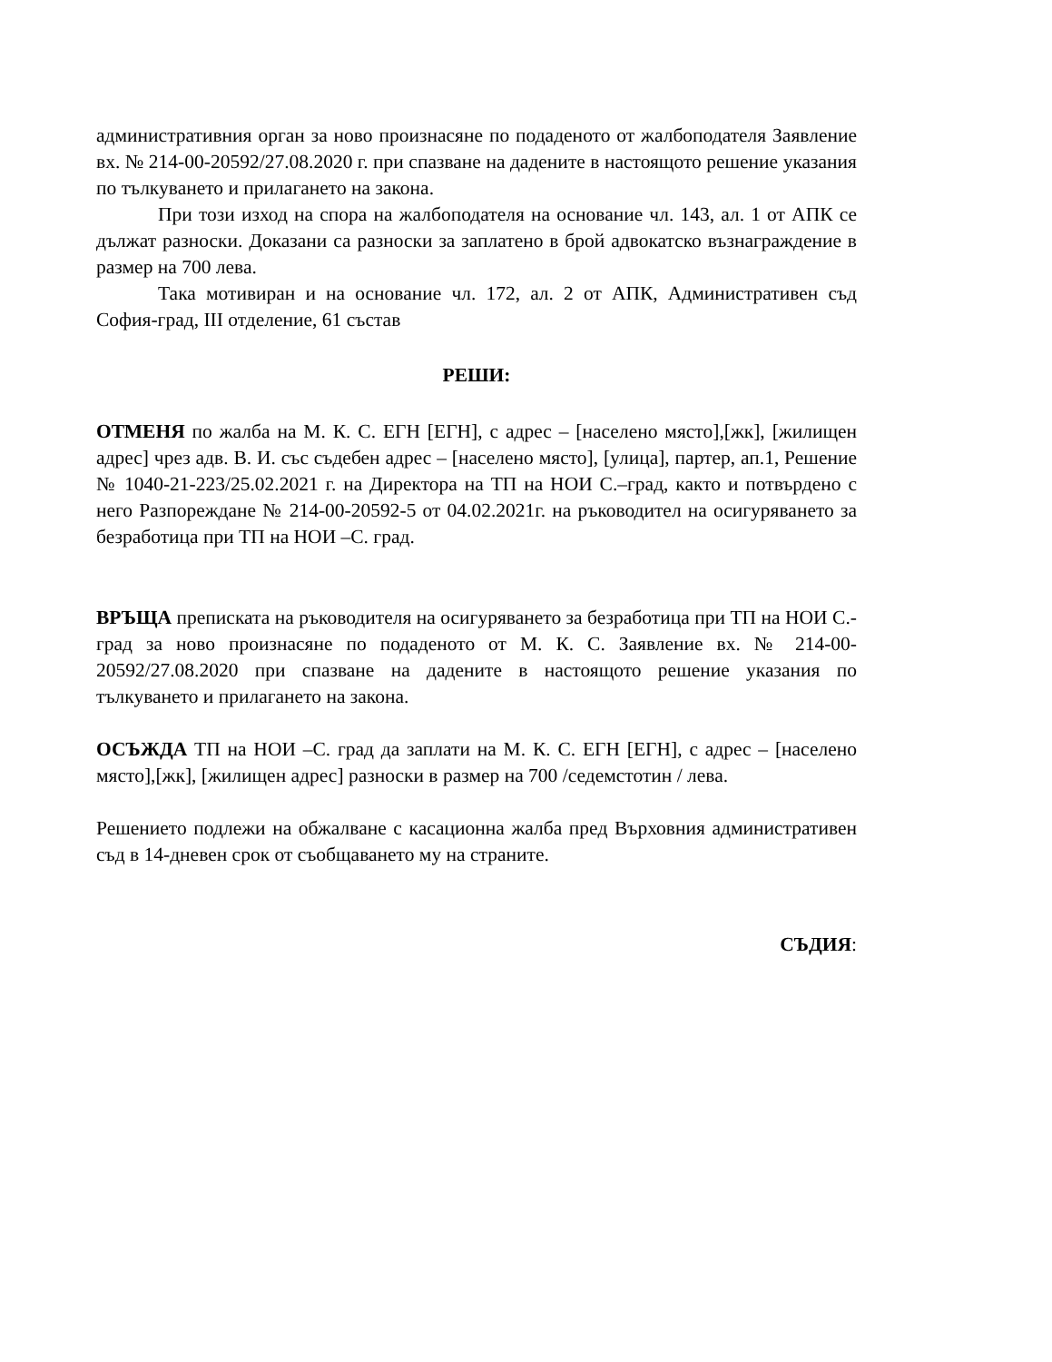административния орган за ново произнасяне по подаденото от жалбоподателя Заявление вх. № 214-00-20592/27.08.2020 г. при спазване на дадените в настоящото решение указания по тълкуването и прилагането на закона.
При този изход на спора на жалбоподателя на основание чл. 143, ал. 1 от АПК се дължат разноски. Доказани са разноски за заплатено в брой адвокатско възнаграждение в размер на 700 лева.
Така мотивиран и на основание чл. 172, ал. 2 от АПК, Административен съд София-град, III отделение, 61 състав
РЕШИ:
ОТМЕНЯ по жалба на М. К. С. ЕГН [ЕГН], с адрес – [населено място],[жк], [жилищен адрес] чрез адв. В. И. със съдебен адрес – [населено място], [улица], партер, ап.1, Решение № 1040-21-223/25.02.2021 г. на Директора на ТП на НОИ С.–град, както и потвърдено с него Разпореждане № 214-00-20592-5 от 04.02.2021г. на ръководител на осигуряването за безработица при ТП на НОИ –С. град.
ВРЪЩА преписката на ръководителя на осигуряването за безработица при ТП на НОИ С.-град за ново произнасяне по подаденото от М. К. С. Заявление вх. № 214-00-20592/27.08.2020 при спазване на дадените в настоящото решение указания по тълкуването и прилагането на закона.
ОСЪЖДА ТП на НОИ –С. град да заплати на М. К. С. ЕГН [ЕГН], с адрес – [населено място],[жк], [жилищен адрес] разноски в размер на 700 /седемстотин / лева.
Решението подлежи на обжалване с касационна жалба пред Върховния административен съд в 14-дневен срок от съобщаването му на страните.
СЪДИЯ: